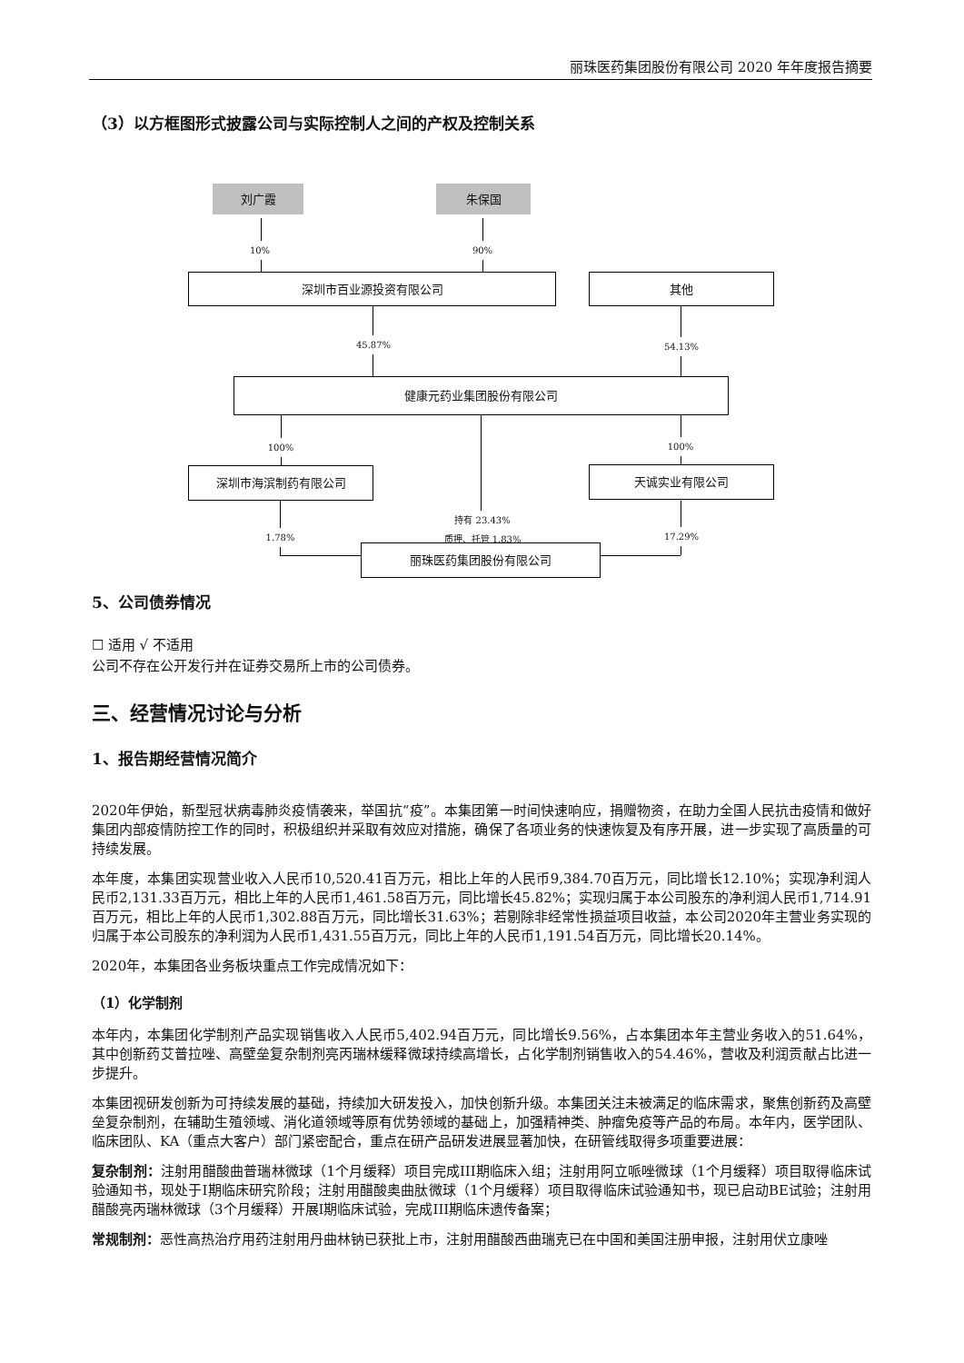丽珠医药集团股份有限公司 2020 年年度报告摘要
（3）以方框图形式披露公司与实际控制人之间的产权及控制关系
刘广霞 朱保国
10% 90%
深圳市百业源投资有限公司 其他
45.87% 54.13%
健康元药业集团股份有限公司
100% 100%
深圳市海滨制药有限公司 天诚实业有限公司
持有 23.43%
质押、托管 1.83%
1.78% 17.29%
丽珠医药集团股份有限公司
5、公司债券情况
☐ 适用 √ 不适用
公司不存在公开发行并在证券交易所上市的公司债券。
三、经营情况讨论与分析
1、报告期经营情况简介
2020年伊始，新型冠状病毒肺炎疫情袭来，举国抗“疫”。本集团第一时间快速响应，捐赠物资，在助力全国人民抗击疫情和做好集团内部疫情防控工作的同时，积极组织并采取有效应对措施，确保了各项业务的快速恢复及有序开展，进一步实现了高质量的可持续发展。
本年度，本集团实现营业收入人民币10,520.41百万元，相比上年的人民币9,384.70百万元，同比增长12.10%；实现净利润人民币2,131.33百万元，相比上年的人民币1,461.58百万元，同比增长45.82%；实现归属于本公司股东的净利润人民币1,714.91百万元，相比上年的人民币1,302.88百万元，同比增长31.63%；若剔除非经常性损益项目收益，本公司2020年主营业务实现的归属于本公司股东的净利润为人民币1,431.55百万元，同比上年的人民币1,191.54百万元，同比增长20.14%。
2020年，本集团各业务板块重点工作完成情况如下：
（1）化学制剂
本年内，本集团化学制剂产品实现销售收入人民币5,402.94百万元，同比增长9.56%，占本集团本年主营业务收入的51.64%，其中创新药艾普拉唑、高壁垒复杂制剂亮丙瑞林缓释微球持续高增长，占化学制剂销售收入的54.46%，营收及利润贡献占比进一步提升。
本集团视研发创新为可持续发展的基础，持续加大研发投入，加快创新升级。本集团关注未被满足的临床需求，聚焦创新药及高壁垒复杂制剂，在辅助生殖领域、消化道领域等原有优势领域的基础上，加强精神类、肿瘤免疫等产品的布局。本年内，医学团队、临床团队、KA（重点大客户）部门紧密配合，重点在研产品研发进展显著加快，在研管线取得多项重要进展：
复杂制剂：注射用醋酸曲普瑞林微球（1个月缓释）项目完成III期临床入组；注射用阿立哌唑微球（1个月缓释）项目取得临床试验通知书，现处于I期临床研究阶段；注射用醋酸奥曲肽微球（1个月缓释）项目取得临床试验通知书，现已启动BE试验；注射用醋酸亮丙瑞林微球（3个月缓释）开展I期临床试验，完成III期临床遗传备案；
常规制剂：恶性高热治疗用药注射用丹曲林钠已获批上市，注射用醋酸西曲瑞克已在中国和美国注册申报，注射用伏立康唑